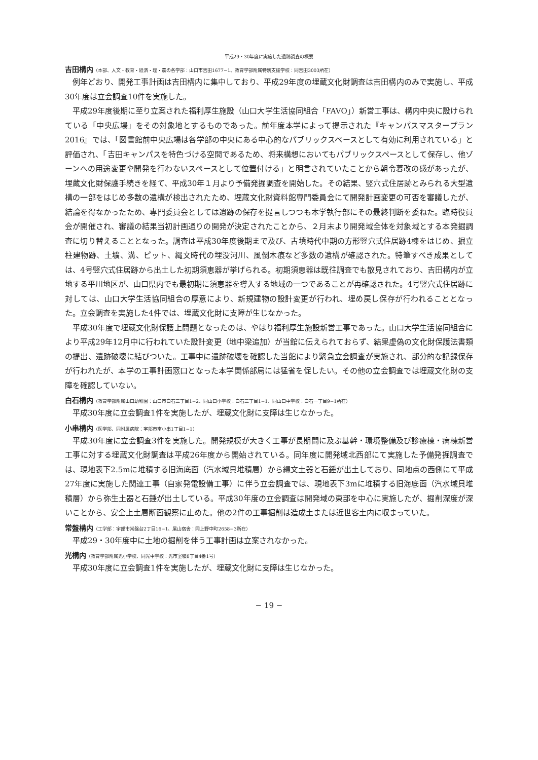平成29・30年度に実施した遺跡調査の概要
吉田構内（本部、人文・教育・経済・理・農の各学部：山口市吉田1677−1、教育学部附属特別支援学校：同吉田3003所在）
例年どおり、開発工事計画は吉田構内に集中しており、平成29年度の埋蔵文化財調査は吉田構内のみで実施し、平成30年度は立会調査10件を実施した。
平成29年度後期に至り立案された福利厚生施設（山口大学生活協同組合「FAVO」）新営工事は、構内中央に設けられている「中央広場」をその対象地とするものであった。前年度本学によって提示された『キャンパスマスタープラン2016』では、「図書館前中央広場は各学部の中央にある中心的なパブリックスペースとして有効に利用されている」と評価され、「吉田キャンパスを特色づける空間であるため、将来構想においてもパブリックスペースとして保存し、他ゾーンへの用途変更や開発を行わないスペースとして位置付ける」と明言されていたことから朝令暮改の感があったが、埋蔵文化財保護手続きを経て、平成30年１月より予備発掘調査を開始した。その結果、竪穴式住居跡とみられる大型遺構の一部をはじめ多数の遺構が検出されたため、埋蔵文化財資料館専門委員会にて開発計画変更の可否を審議したが、結論を得なかったため、専門委員会としては遺跡の保存を提言しつつも本学執行部にその最終判断を委ねた。臨時役員会が開催され、審議の結果当初計画通りの開発が決定されたことから、２月末より開発域全体を対象域とする本発掘調査に切り替えることとなった。調査は平成30年度後期まで及び、古墳時代中期の方形竪穴式住居跡4棟をはじめ、掘立柱建物跡、土壙、溝、ピット、縄文時代の埋没河川、風倒木痕など多数の遺構が確認された。特筆すべき成果としては、4号竪穴式住居跡から出土した初期須恵器が挙げられる。初期須恵器は既往調査でも散見されており、吉田構内が立地する平川地区が、山口県内でも最初期に須恵器を導入する地域の一つであることが再確認された。4号竪穴式住居跡に対しては、山口大学生活協同組合の厚意により、新規建物の設計変更が行われ、埋め戻し保存が行われることとなった。立会調査を実施した4件では、埋蔵文化財に支障が生じなかった。
平成30年度で埋蔵文化財保護上問題となったのは、やはり福利厚生施設新営工事であった。山口大学生活協同組合により平成29年12月中に行われていた設計変更（地中梁追加）が当館に伝えられておらず、結果虚偽の文化財保護法書類の提出、遺跡破壊に結びついた。工事中に遺跡破壊を確認した当館により緊急立会調査が実施され、部分的な記録保存が行われたが、本学の工事計画窓口となった本学関係部局には猛省を促したい。その他の立会調査では埋蔵文化財の支障を確認していない。
白石構内（教育学部附属山口幼稚園：山口市白石三丁目1−2、同山口小学校：白石三丁目1−1、同山口中学校：白石一丁目9−1所在）
平成30年度に立会調査1件を実施したが、埋蔵文化財に支障は生じなかった。
小串構内（医学部、同附属病院：宇部市南小串1丁目1−1）
平成30年度に立会調査3件を実施した。開発規模が大きく工事が長期間に及ぶ基幹・環境整備及び診療棟・病棟新営工事に対する埋蔵文化財調査は平成26年度から開始されている。同年度に開発域北西部にて実施した予備発掘調査では、現地表下2.5mに堆積する旧海底面（汽水域貝堆積層）から縄文土器と石錘が出土しており、同地点の西側にて平成27年度に実施した関連工事（自家発電設備工事）に伴う立会調査では、現地表下3mに堆積する旧海底面（汽水域貝堆積層）から弥生土器と石錘が出土している。平成30年度の立会調査は開発域の東部を中心に実施したが、掘削深度が深いことから、安全上土層断面観察に止めた。他の2件の工事掘削は造成土または近世客土内に収まっていた。
常盤構内（工学部：宇部市常盤台2丁目16−1、尾山宿舎：同上野中町2658−3所在）
平成29・30年度中に土地の掘削を伴う工事計画は立案されなかった。
光構内（教育学部附属光小学校、同光中学校：光市室積8丁目4番1号）
平成30年度に立会調査1件を実施したが、埋蔵文化財に支障は生じなかった。
− 19 −